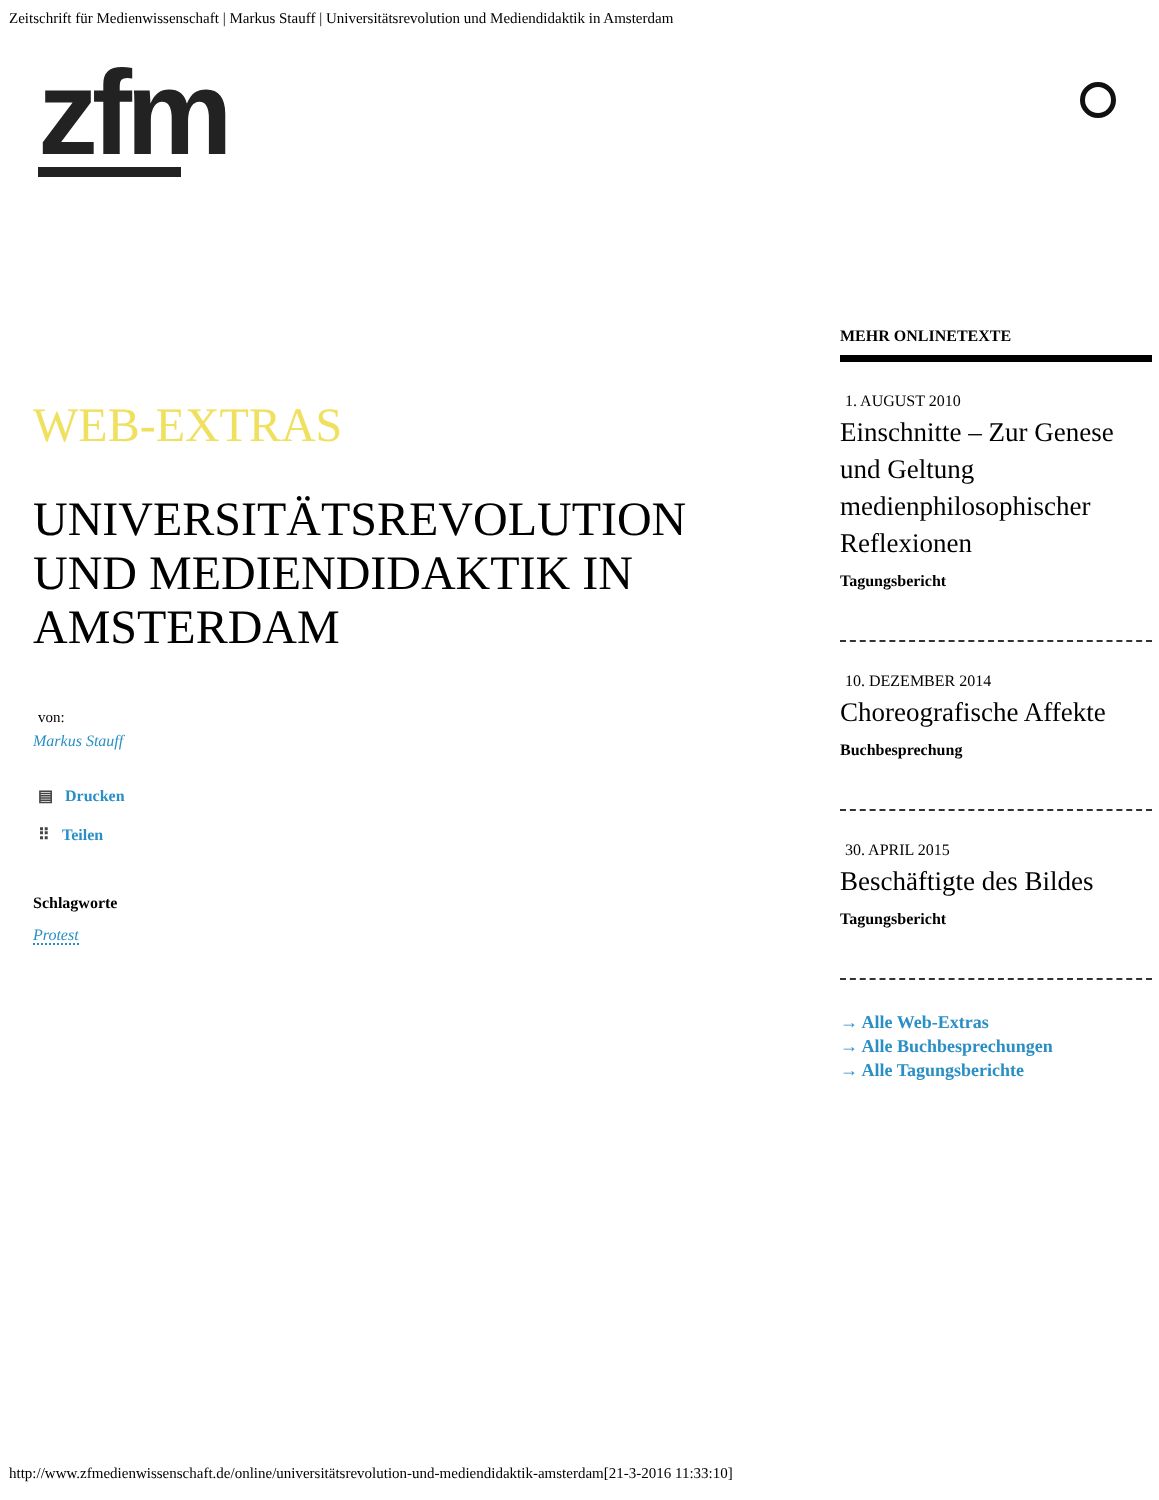Zeitschrift für Medienwissenschaft | Markus Stauff | Universitätsrevolution und Mediendidaktik in Amsterdam
zfm
WEB-EXTRAS
UNIVERSITÄTSREVOLUTION UND MEDIENDIDAKTIK IN AMSTERDAM
von:
Markus Stauff
▤ Drucken
⠿ Teilen
Schlagworte
Protest
MEHR ONLINETEXTE
1. AUGUST 2010
Einschnitte – Zur Genese und Geltung medienphilosophischer Reflexionen
Tagungsbericht
10. DEZEMBER 2014
Choreografische Affekte
Buchbesprechung
30. APRIL 2015
Beschäftigte des Bildes
Tagungsbericht
→ Alle Web-Extras
→ Alle Buchbesprechungen
→ Alle Tagungsberichte
http://www.zfmedienwissenschaft.de/online/universitätsrevolution-und-mediendidaktik-amsterdam[21-3-2016 11:33:10]